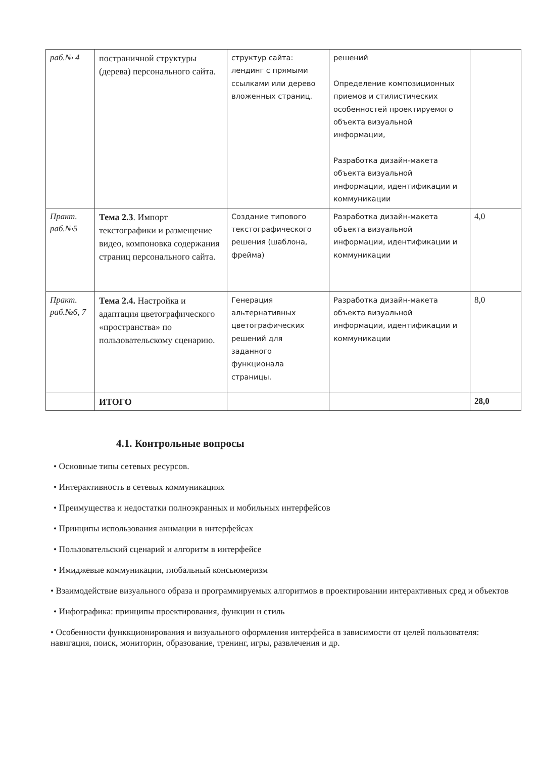| раб.№ 4 | постраничной структуры (дерева) персонального сайта. | структур сайта: лендинг с прямыми ссылками или дерево вложенных страниц. | решений Определение композиционных приемов и стилистических особенностей проектируемого объекта визуальной информации, Разработка дизайн-макета объекта визуальной информации, идентификации и коммуникации | |
| Практ. раб.№5 | Тема 2.3 . Импорт текстографики и размещение видео, компоновка содержания страниц персонального сайта. | Создание типового текстографического решения (шаблона, фрейма) | Разработка дизайн-макета объекта визуальной информации, идентификации и коммуникации | 4,0 |
| Практ. раб.№6, 7 | Тема 2.4. Настройка и адаптация цветографического «пространства» по пользовательскому сценарию. | Генерация альтернативных цветографических решений для заданного функционала страницы. | Разработка дизайн-макета объекта визуальной информации, идентификации и коммуникации | 8,0 |
| | ИТОГО | | | 28,0 |
4.1. Контрольные вопросы
• Основные типы сетевых ресурсов.
• Интерактивность в сетевых коммуникациях
• Преимущества и недостатки полноэкранных и мобильных интерфейсов
• Принципы использования анимации в интерфейсах
• Пользовательский сценарий и алгоритм в интерфейсе
• Имиджевые коммуникации, глобальный консьюмеризм
• Взаимодействие визуального образа и программируемых алгоритмов в проектировании интерактивных сред и объектов
• Инфографика: принципы проектирования, функции и стиль
• Особенности функкционирования и визуального оформления интерфейса в зависимости от целей пользователя: навигация, поиск, мониторин, образование, тренинг, игры, развлечения и др.